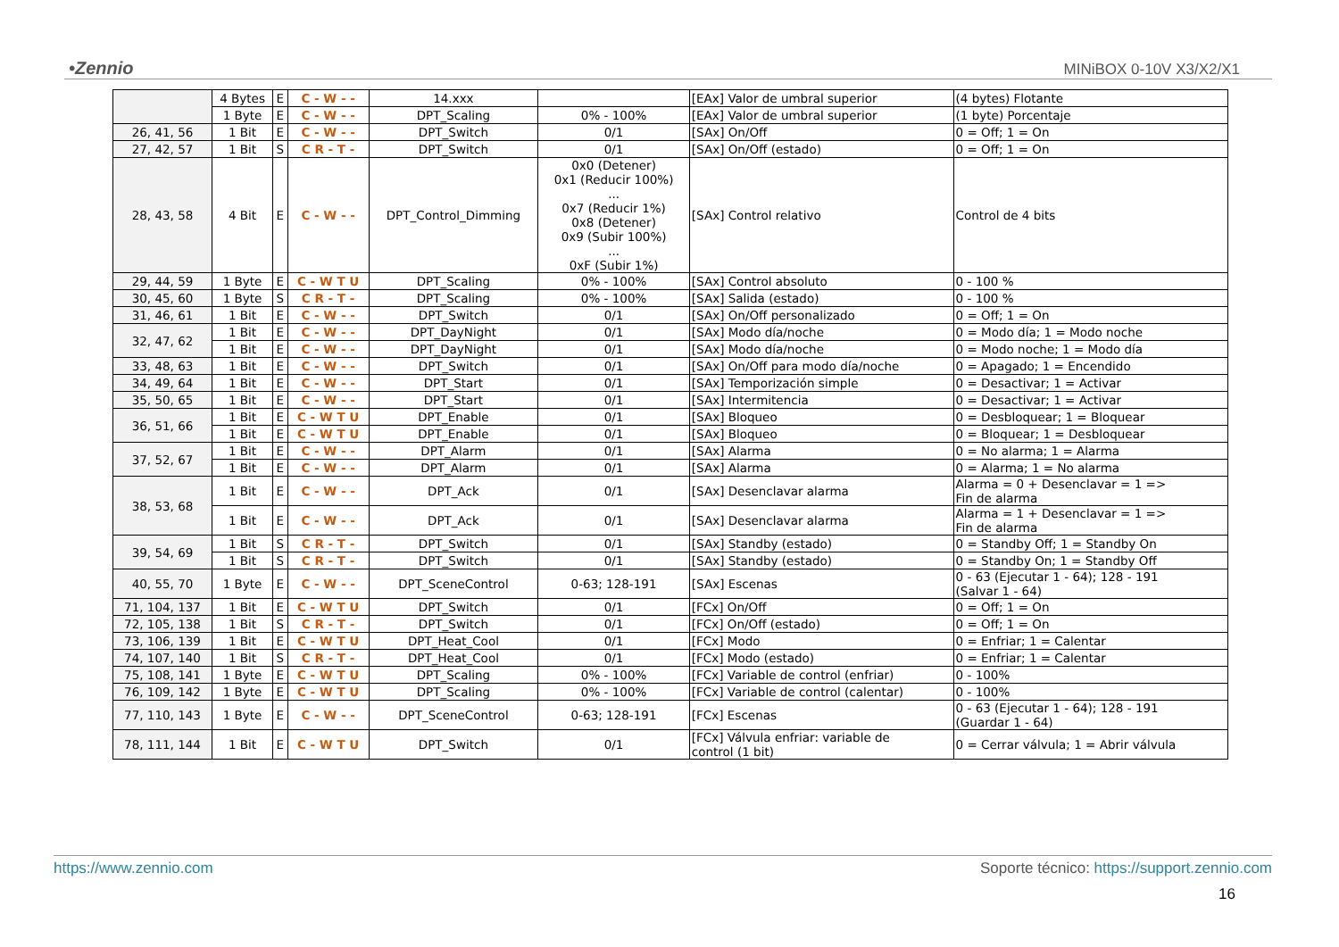•Zennio MINiBOX 0-10V X3/X2/X1
| | 4 Bytes | E | C - W - - | 14.xxx | | [EAx] Valor de umbral superior | (4 bytes) Flotante |
| | 1 Byte | E | C - W - - | DPT_Scaling | 0% - 100% | [EAx] Valor de umbral superior | (1 byte) Porcentaje |
| 26, 41, 56 | 1 Bit | E | C - W - - | DPT_Switch | 0/1 | [SAx] On/Off | 0 = Off; 1 = On |
| 27, 42, 57 | 1 Bit | S | C R - T - | DPT_Switch | 0/1 | [SAx] On/Off (estado) | 0 = Off; 1 = On |
| 28, 43, 58 | 4 Bit | E | C - W - - | DPT_Control_Dimming | 0x0 (Detener) 0x1 (Reducir 100%) ... 0x7 (Reducir 1%) 0x8 (Detener) 0x9 (Subir 100%) ... 0xF (Subir 1%) | [SAx] Control relativo | Control de 4 bits |
| 29, 44, 59 | 1 Byte | E | C - W T U | DPT_Scaling | 0% - 100% | [SAx] Control absoluto | 0 - 100 % |
| 30, 45, 60 | 1 Byte | S | C R - T - | DPT_Scaling | 0% - 100% | [SAx] Salida (estado) | 0 - 100 % |
| 31, 46, 61 | 1 Bit | E | C - W - - | DPT_Switch | 0/1 | [SAx] On/Off personalizado | 0 = Off; 1 = On |
| 32, 47, 62 | 1 Bit | E | C - W - - | DPT_DayNight | 0/1 | [SAx] Modo día/noche | 0 = Modo día; 1 = Modo noche |
| | 1 Bit | E | C - W - - | DPT_DayNight | 0/1 | [SAx] Modo día/noche | 0 = Modo noche; 1 = Modo día |
| 33, 48, 63 | 1 Bit | E | C - W - - | DPT_Switch | 0/1 | [SAx] On/Off para modo día/noche | 0 = Apagado; 1 = Encendido |
| 34, 49, 64 | 1 Bit | E | C - W - - | DPT_Start | 0/1 | [SAx] Temporización simple | 0 = Desactivar; 1 = Activar |
| 35, 50, 65 | 1 Bit | E | C - W - - | DPT_Start | 0/1 | [SAx] Intermitencia | 0 = Desactivar; 1 = Activar |
| 36, 51, 66 | 1 Bit | E | C - W T U | DPT_Enable | 0/1 | [SAx] Bloqueo | 0 = Desbloquear; 1 = Bloquear |
| | 1 Bit | E | C - W T U | DPT_Enable | 0/1 | [SAx] Bloqueo | 0 = Bloquear; 1 = Desbloquear |
| 37, 52, 67 | 1 Bit | E | C - W - - | DPT_Alarm | 0/1 | [SAx] Alarma | 0 = No alarma; 1 = Alarma |
| | 1 Bit | E | C - W - - | DPT_Alarm | 0/1 | [SAx] Alarma | 0 = Alarma; 1 = No alarma |
| 38, 53, 68 | 1 Bit | E | C - W - - | DPT_Ack | 0/1 | [SAx] Desenclavar alarma | Alarma = 0 + Desenclavar = 1 => Fin de alarma |
| | 1 Bit | E | C - W - - | DPT_Ack | 0/1 | [SAx] Desenclavar alarma | Alarma = 1 + Desenclavar = 1 => Fin de alarma |
| 39, 54, 69 | 1 Bit | S | C R - T - | DPT_Switch | 0/1 | [SAx] Standby (estado) | 0 = Standby Off; 1 = Standby On |
| | 1 Bit | S | C R - T - | DPT_Switch | 0/1 | [SAx] Standby (estado) | 0 = Standby On; 1 = Standby Off |
| 40, 55, 70 | 1 Byte | E | C - W - - | DPT_SceneControl | 0-63; 128-191 | [SAx] Escenas | 0 - 63 (Ejecutar 1 - 64); 128 - 191 (Salvar 1 - 64) |
| 71, 104, 137 | 1 Bit | E | C - W T U | DPT_Switch | 0/1 | [FCx] On/Off | 0 = Off; 1 = On |
| 72, 105, 138 | 1 Bit | S | C R - T - | DPT_Switch | 0/1 | [FCx] On/Off (estado) | 0 = Off; 1 = On |
| 73, 106, 139 | 1 Bit | E | C - W T U | DPT_Heat_Cool | 0/1 | [FCx] Modo | 0 = Enfriar; 1 = Calentar |
| 74, 107, 140 | 1 Bit | S | C R - T - | DPT_Heat_Cool | 0/1 | [FCx] Modo (estado) | 0 = Enfriar; 1 = Calentar |
| 75, 108, 141 | 1 Byte | E | C - W T U | DPT_Scaling | 0% - 100% | [FCx] Variable de control (enfriar) | 0 - 100% |
| 76, 109, 142 | 1 Byte | E | C - W T U | DPT_Scaling | 0% - 100% | [FCx] Variable de control (calentar) | 0 - 100% |
| 77, 110, 143 | 1 Byte | E | C - W - - | DPT_SceneControl | 0-63; 128-191 | [FCx] Escenas | 0 - 63 (Ejecutar 1 - 64); 128 - 191 (Guardar 1 - 64) |
| 78, 111, 144 | 1 Bit | E | C - W T U | DPT_Switch | 0/1 | [FCx] Válvula enfriar: variable de control (1 bit) | 0 = Cerrar válvula; 1 = Abrir válvula |
https://www.zennio.com Soporte técnico: https://support.zennio.com
16